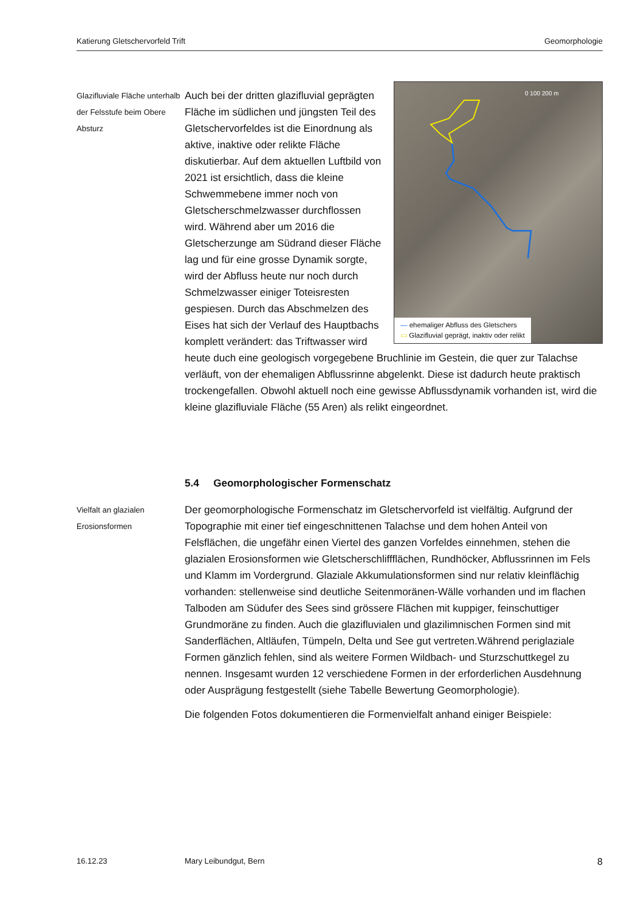Katierung Gletschervorfeld Trift Geomorphologie
Glazifluviale Fläche unterhalb der Felsstufe beim Obere Absturz
0 100 200 m
— ehemaliger Abfluss des Gletschers
▭ Glazifluvial geprägt, inaktiv oder relikt
Auch bei der dritten glazifluvial geprägten Fläche im südlichen und jüngsten Teil des Gletschervorfeldes ist die Einordnung als aktive, inaktive oder relikte Fläche diskutierbar. Auf dem aktuellen Luftbild von 2021 ist ersichtlich, dass die kleine Schwemmebene immer noch von Gletscherschmelzwasser durchflossen wird. Während aber um 2016 die Gletscherzunge am Südrand dieser Fläche lag und für eine grosse Dynamik sorgte, wird der Abfluss heute nur noch durch Schmelzwasser einiger Toteisresten gespiesen. Durch das Abschmelzen des Eises hat sich der Verlauf des Hauptbachs komplett verändert: das Triftwasser wird heute duch eine geologisch vorgegebene Bruchlinie im Gestein, die quer zur Talachse verläuft, von der ehemaligen Abflussrinne abgelenkt. Diese ist dadurch heute praktisch trockengefallen. Obwohl aktuell noch eine gewisse Abflussdynamik vorhanden ist, wird die kleine glazifluviale Fläche (55 Aren) als relikt eingeordnet.
5.4 Geomorphologischer Formenschatz
Vielfalt an glazialen Erosionsformen
Der geomorphologische Formenschatz im Gletschervorfeld ist vielfältig. Aufgrund der Topographie mit einer tief eingeschnittenen Talachse und dem hohen Anteil von Felsflächen, die ungefähr einen Viertel des ganzen Vorfeldes einnehmen, stehen die glazialen Erosionsformen wie Gletscherschliffflächen, Rundhöcker, Abflussrinnen im Fels und Klamm im Vordergrund. Glaziale Akkumulationsformen sind nur relativ kleinflächig vorhanden: stellenweise sind deutliche Seitenmoränen-Wälle vorhanden und im flachen Talboden am Südufer des Sees sind grössere Flächen mit kuppiger, feinschuttiger Grundmoräne zu finden. Auch die glazifluvialen und glazilimnischen Formen sind mit Sanderflächen, Altläufen, Tümpeln, Delta und See gut vertreten.Während periglaziale Formen gänzlich fehlen, sind als weitere Formen Wildbach- und Sturzschuttkegel zu nennen. Insgesamt wurden 12 verschiedene Formen in der erforderlichen Ausdehnung oder Ausprägung festgestellt (siehe Tabelle Bewertung Geomorphologie).
Die folgenden Fotos dokumentieren die Formenvielfalt anhand einiger Beispiele:
16.12.23 Mary Leibundgut, Bern 8